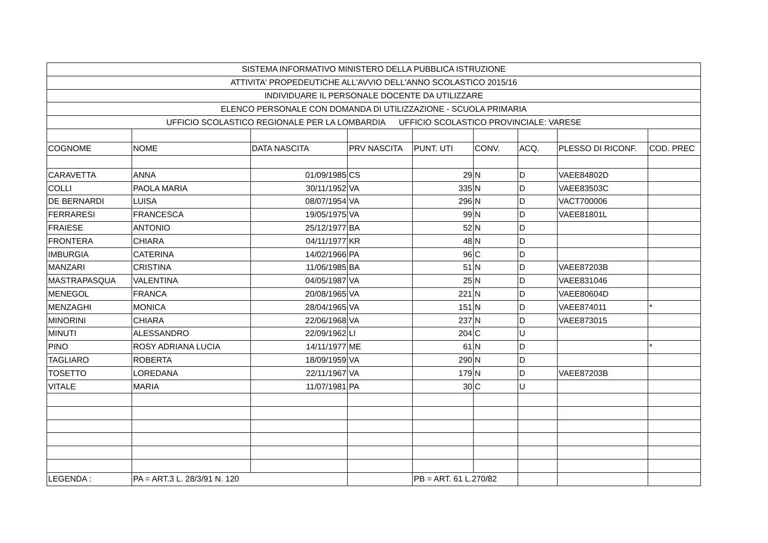| SISTEMA INFORMATIVO MINISTERO DELLA PUBBLICA ISTRUZIONE | | | | | | | | |
| ATTIVITA' PROPEDEUTICHE ALL'AVVIO DELL'ANNO SCOLASTICO 2015/16 | | | | | | | | |
| INDIVIDUARE IL PERSONALE DOCENTE DA UTILIZZARE | | | | | | | | |
| ELENCO PERSONALE CON DOMANDA DI UTILIZZAZIONE - SCUOLA PRIMARIA | | | | | | | | |
| UFFICIO SCOLASTICO REGIONALE PER LA LOMBARDIA UFFICIO SCOLASTICO PROVINCIALE: VARESE | | | | | | | | |
| COGNOME | NOME | DATA NASCITA | PRV NASCITA | PUNT. UTI | CONV. | ACQ. | PLESSO DI RICONF. | COD. PREC |
| CARAVETTA | ANNA | 01/09/1985 | CS | 29 | N | D | VAEE84802D | |
| COLLI | PAOLA MARIA | 30/11/1952 | VA | 335 | N | D | VAEE83503C | |
| DE BERNARDI | LUISA | 08/07/1954 | VA | 296 | N | D | VACT700006 | |
| FERRARESI | FRANCESCA | 19/05/1975 | VA | 99 | N | D | VAEE81801L | |
| FRAIESE | ANTONIO | 25/12/1977 | BA | 52 | N | D | | |
| FRONTERA | CHIARA | 04/11/1977 | KR | 48 | N | D | | |
| IMBURGIA | CATERINA | 14/02/1966 | PA | 96 | C | D | | |
| MANZARI | CRISTINA | 11/06/1985 | BA | 51 | N | D | VAEE87203B | |
| MASTRAPASQUA | VALENTINA | 04/05/1987 | VA | 25 | N | D | VAEE831046 | |
| MENEGOL | FRANCA | 20/08/1965 | VA | 221 | N | D | VAEE80604D | |
| MENZAGHI | MONICA | 28/04/1965 | VA | 151 | N | D | VAEE874011 | * |
| MINORINI | CHIARA | 22/06/1968 | VA | 237 | N | D | VAEE873015 | |
| MINUTI | ALESSANDRO | 22/09/1962 | LI | 204 | C | U | | |
| PINO | ROSY ADRIANA LUCIA | 14/11/1977 | ME | 61 | N | D | | * |
| TAGLIARO | ROBERTA | 18/09/1959 | VA | 290 | N | D | | |
| TOSETTO | LOREDANA | 22/11/1967 | VA | 179 | N | D | VAEE87203B | |
| VITALE | MARIA | 11/07/1981 | PA | 30 | C | U | | |
| LEGENDA : | PA = ART.3 L. 28/3/91 N. 120 | | | PB = ART. 61 L.270/82 | | | | |